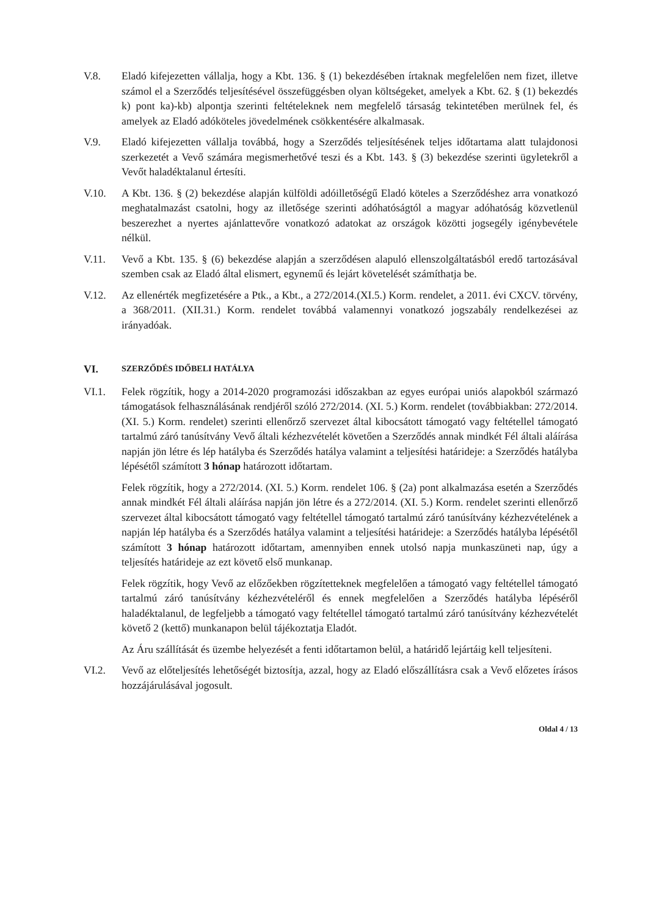V.8. Eladó kifejezetten vállalja, hogy a Kbt. 136. § (1) bekezdésében írtaknak megfelelően nem fizet, illetve számol el a Szerződés teljesítésével összefüggésben olyan költségeket, amelyek a Kbt. 62. § (1) bekezdés k) pont ka)-kb) alpontja szerinti feltételeknek nem megfelelő társaság tekintetében merülnek fel, és amelyek az Eladó adóköteles jövedelmének csökkentésére alkalmasak.
V.9. Eladó kifejezetten vállalja továbbá, hogy a Szerződés teljesítésének teljes időtartama alatt tulajdonosi szerkezetét a Vevő számára megismerhetővé teszi és a Kbt. 143. § (3) bekezdése szerinti ügyletekről a Vevőt haladéktalanul értesíti.
V.10. A Kbt. 136. § (2) bekezdése alapján külföldi adóilletőségű Eladó köteles a Szerződéshez arra vonatkozó meghatalmazást csatolni, hogy az illetősége szerinti adóhatóságtól a magyar adóhatóság közvetlenül beszerezhet a nyertes ajánlattevőre vonatkozó adatokat az országok közötti jogsegély igénybevétele nélkül.
V.11. Vevő a Kbt. 135. § (6) bekezdése alapján a szerződésen alapuló ellenszolgáltatásból eredő tartozásával szemben csak az Eladó által elismert, egynemű és lejárt követelését számíthatja be.
V.12. Az ellenérték megfizetésére a Ptk., a Kbt., a 272/2014.(XI.5.) Korm. rendelet, a 2011. évi CXCV. törvény, a 368/2011. (XII.31.) Korm. rendelet továbbá valamennyi vonatkozó jogszabály rendelkezései az irányadóak.
VI.
SZERZŐDÉS IDŐBELI HATÁLYA
VI.1. Felek rögzítik, hogy a 2014-2020 programozási időszakban az egyes európai uniós alapokból származó támogatások felhasználásának rendjéről szóló 272/2014. (XI. 5.) Korm. rendelet (továbbiakban: 272/2014. (XI. 5.) Korm. rendelet) szerinti ellenőrző szervezet által kibocsátott támogató vagy feltétellel támogató tartalmú záró tanúsítvány Vevő általi kézhezvételét követően a Szerződés annak mindkét Fél általi aláírása napján jön létre és lép hatályba és Szerződés hatálya valamint a teljesítési határideje: a Szerződés hatályba lépésétől számított 3 hónap határozott időtartam.
Felek rögzítik, hogy a 272/2014. (XI. 5.) Korm. rendelet 106. § (2a) pont alkalmazása esetén a Szerződés annak mindkét Fél általi aláírása napján jön létre és a 272/2014. (XI. 5.) Korm. rendelet szerinti ellenőrző szervezet által kibocsátott támogató vagy feltétellel támogató tartalmú záró tanúsítvány kézhezvételének a napján lép hatályba és a Szerződés hatálya valamint a teljesítési határideje: a Szerződés hatályba lépésétől számított 3 hónap határozott időtartam, amennyiben ennek utolsó napja munkaszüneti nap, úgy a teljesítés határideje az ezt követő első munkanap.
Felek rögzítik, hogy Vevő az előzőekben rögzítetteknek megfelelően a támogató vagy feltétellel támogató tartalmú záró tanúsítvány kézhezvételéről és ennek megfelelően a Szerződés hatályba lépéséről haladéktalanul, de legfeljebb a támogató vagy feltétellel támogató tartalmú záró tanúsítvány kézhezvételét követő 2 (kettő) munkanapon belül tájékoztatja Eladót.
Az Áru szállítását és üzembe helyezését a fenti időtartamon belül, a határidő lejártáig kell teljesíteni.
VI.2. Vevő az előteljesítés lehetőségét biztosítja, azzal, hogy az Eladó előszállításra csak a Vevő előzetes írásos hozzájárulásával jogosult.
Oldal 4 / 13